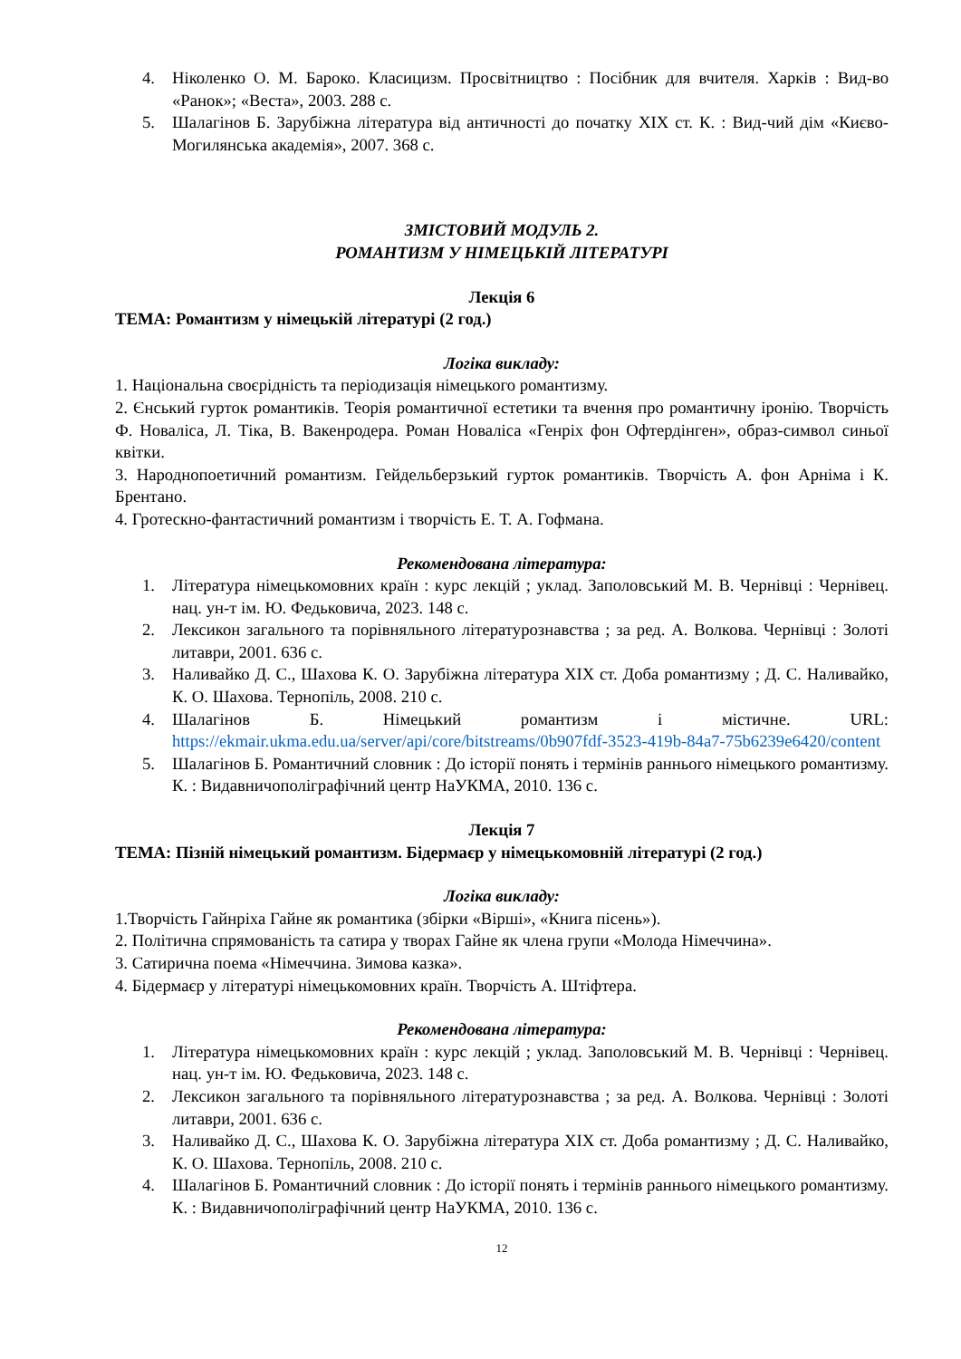4. Ніколенко О. М. Бароко. Класицизм. Просвітництво : Посібник для вчителя. Харків : Вид-во «Ранок»; «Веста», 2003. 288 с.
5. Шалагінов Б. Зарубіжна література від античності до початку XIX ст. К. : Вид-чий дім «Києво-Могилянська академія», 2007. 368 с.
ЗМІСТОВИЙ МОДУЛЬ 2.
РОМАНТИЗМ У НІМЕЦЬКІЙ ЛІТЕРАТУРІ
Лекція 6
ТЕМА: Романтизм у німецькій літературі (2 год.)
Логіка викладу:
1. Національна своєрідність та періодизація німецького романтизму.
2. Єнський гурток романтиків. Теорія романтичної естетики та вчення про романтичну іронію. Творчість Ф. Новаліса, Л. Тіка, В. Вакенродера. Роман Новаліса «Генріх фон Офтердінген», образ-символ синьої квітки.
3. Народнопоетичний романтизм. Гейдельберзький гурток романтиків. Творчість А. фон Арніма і К. Брентано.
4. Гротескно-фантастичний романтизм і творчість Е. Т. А. Гофмана.
Рекомендована література:
1. Література німецькомовних країн : курс лекцій ; уклад. Заполовський М. В. Чернівці : Чернівец. нац. ун-т ім. Ю. Федьковича, 2023. 148 с.
2. Лексикон загального та порівняльного літературознавства ; за ред. А. Волкова. Чернівці : Золоті литаври, 2001. 636 с.
3. Наливайко Д. С., Шахова К. О. Зарубіжна література XIX ст. Доба романтизму ; Д. С. Наливайко, К. О. Шахова. Тернопіль, 2008. 210 с.
4. Шалагінов Б. Німецький романтизм і містичне. URL: https://ekmair.ukma.edu.ua/server/api/core/bitstreams/0b907fdf-3523-419b-84a7-75b6239e6420/content
5. Шалагінов Б. Романтичний словник : До історії понять і термінів раннього німецького романтизму. К. : Видавничополіграфічний центр НаУКМА, 2010. 136 с.
Лекція 7
ТЕМА: Пізній німецький романтизм. Бідермаєр у німецькомовній літературі (2 год.)
Логіка викладу:
1.Творчість Гайнріха Гайне як романтика (збірки «Вірші», «Книга пісень»).
2. Політична спрямованість та сатира у творах Гайне як члена групи «Молода Німеччина».
3. Сатирична поема «Німеччина. Зимова казка».
4. Бідермаєр у літературі німецькомовних країн. Творчість А. Штіфтера.
Рекомендована література:
1. Література німецькомовних країн : курс лекцій ; уклад. Заполовський М. В. Чернівці : Чернівец. нац. ун-т ім. Ю. Федьковича, 2023. 148 с.
2. Лексикон загального та порівняльного літературознавства ; за ред. А. Волкова. Чернівці : Золоті литаври, 2001. 636 с.
3. Наливайко Д. С., Шахова К. О. Зарубіжна література XIX ст. Доба романтизму ; Д. С. Наливайко, К. О. Шахова. Тернопіль, 2008. 210 с.
4. Шалагінов Б. Романтичний словник : До історії понять і термінів раннього німецького романтизму. К. : Видавничополіграфічний центр НаУКМА, 2010. 136 с.
12